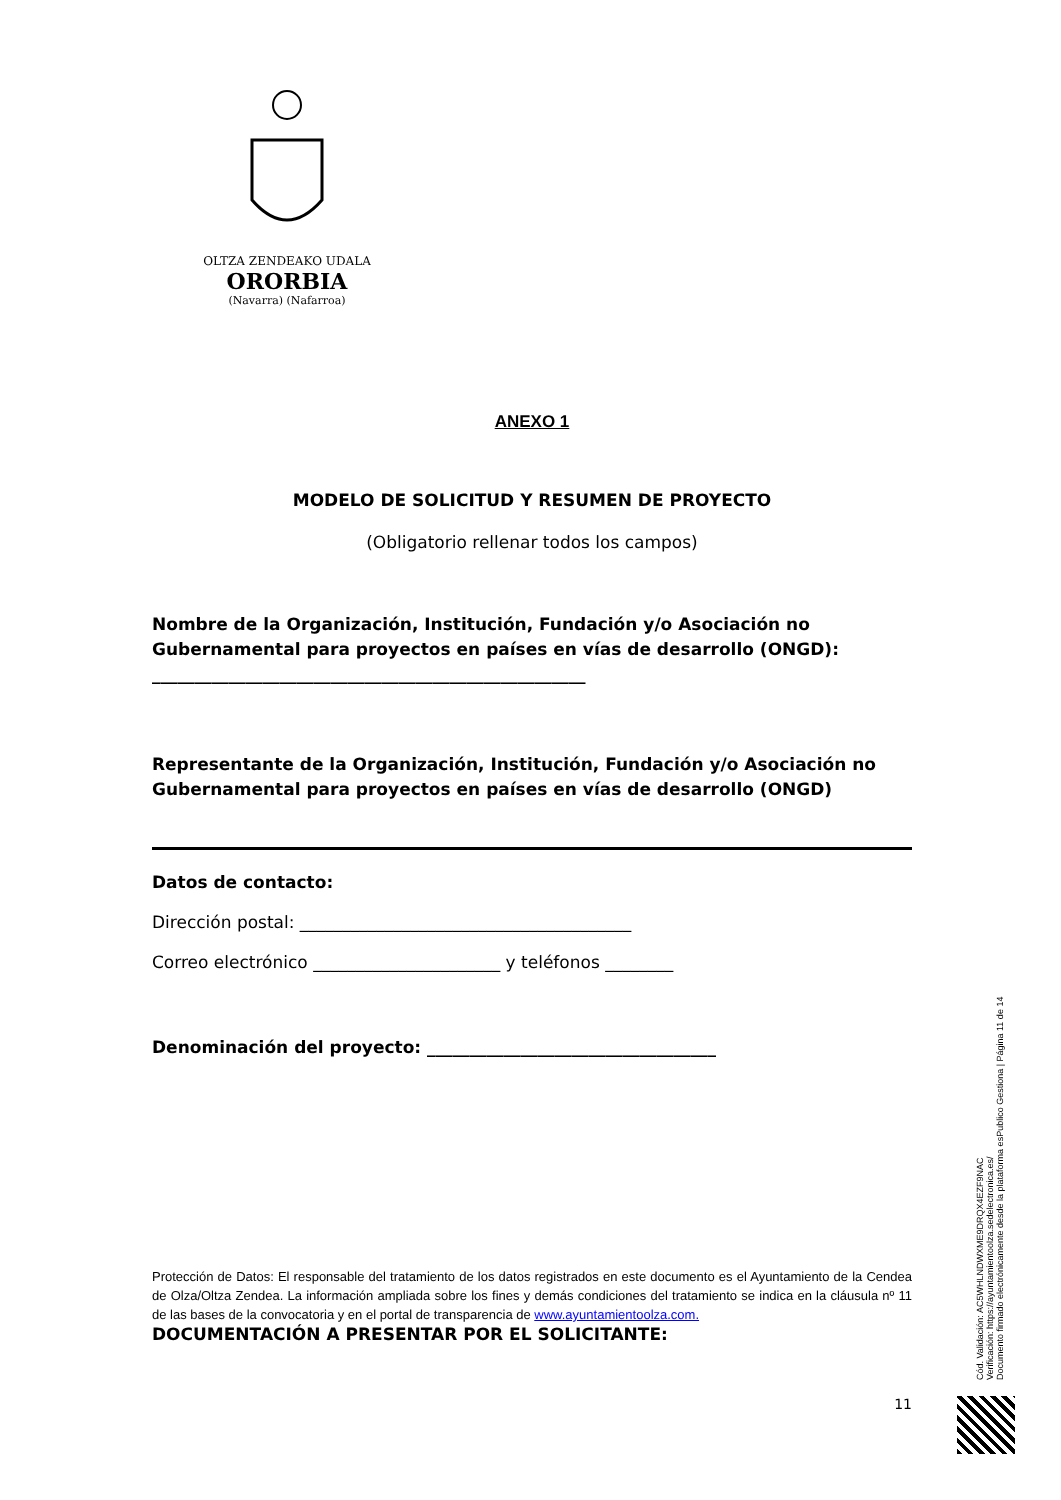OLTZA ZENDEAKO UDALA
ORORBIA
(Navarra) (Nafarroa)
ANEXO 1
MODELO DE SOLICITUD Y RESUMEN DE PROYECTO
(Obligatorio rellenar todos los campos)
Nombre de la Organización, Institución, Fundación y/o Asociación no Gubernamental para proyectos en países en vías de desarrollo (ONGD):
___________________________________________________
Representante de la Organización, Institución, Fundación y/o Asociación no Gubernamental para proyectos en países en vías de desarrollo (ONGD)
Datos de contacto:
Dirección postal: _______________________________________
Correo electrónico ______________________ y teléfonos ________
Denominación del proyecto: __________________________________
Protección de Datos: El responsable del tratamiento de los datos registrados en este documento es el Ayuntamiento de la Cendea de Olza/Oltza Zendea. La información ampliada sobre los fines y demás condiciones del tratamiento se indica en la cláusula nº 11 de las bases de la convocatoria y en el portal de transparencia de www.ayuntamientoolza.com.
DOCUMENTACIÓN A PRESENTAR POR EL SOLICITANTE:
11
Cód. Validación: AC5WHLNDWXME9DRQX4EZF9NAC
Verificación: https://ayuntamientoolza.sedelectronica.es/
Documento firmado electrónicamente desde la plataforma esPublico Gestiona | Página 11 de 14